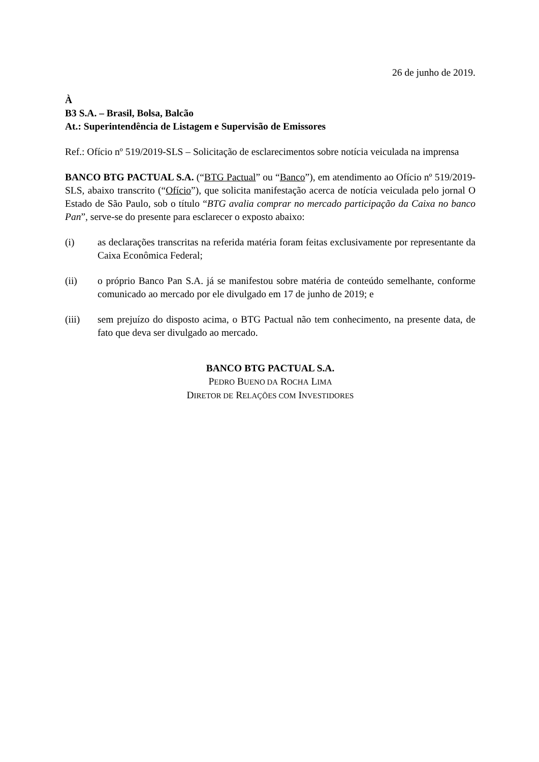26 de junho de 2019.
À
B3 S.A. – Brasil, Bolsa, Balcão
At.: Superintendência de Listagem e Supervisão de Emissores
Ref.: Ofício nº 519/2019-SLS – Solicitação de esclarecimentos sobre notícia veiculada na imprensa
BANCO BTG PACTUAL S.A. (“BTG Pactual” ou “Banco”), em atendimento ao Ofício nº 519/2019-SLS, abaixo transcrito (“Ofício”), que solicita manifestação acerca de notícia veiculada pelo jornal O Estado de São Paulo, sob o título “BTG avalia comprar no mercado participação da Caixa no banco Pan”, serve-se do presente para esclarecer o exposto abaixo:
(i) as declarações transcritas na referida matéria foram feitas exclusivamente por representante da Caixa Econômica Federal;
(ii) o próprio Banco Pan S.A. já se manifestou sobre matéria de conteúdo semelhante, conforme comunicado ao mercado por ele divulgado em 17 de junho de 2019; e
(iii) sem prejuízo do disposto acima, o BTG Pactual não tem conhecimento, na presente data, de fato que deva ser divulgado ao mercado.
BANCO BTG PACTUAL S.A.
PEDRO BUENO DA ROCHA LIMA
DIRETOR DE RELAÇÕES COM INVESTIDORES